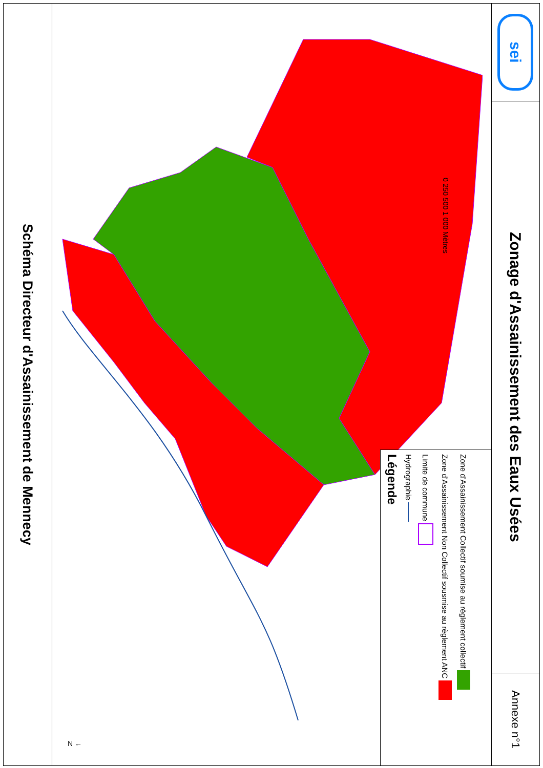Schéma Directeur d'Assainissement de Mennecy
N ←
0 250 500 1 000 Mètres
Légende
Hydrographie
Limite de commune
Zone d'Assainissement Non Collectif sousmise au règlement ANC
Zone d'Assainissement Collectif soumise au règlement collectif
sei
Zonage d'Assainissement des Eaux Usées
Annexe n°1